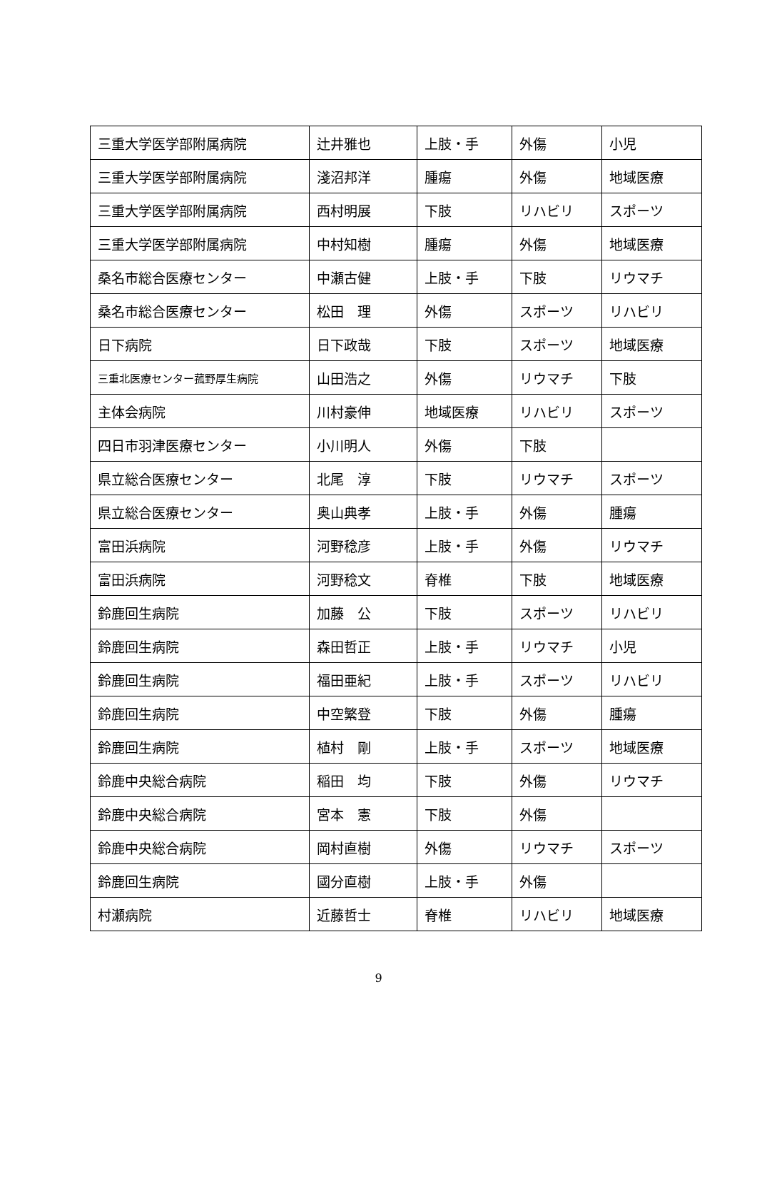| 三重大学医学部附属病院 | 辻井雅也 | 上肢・手 | 外傷 | 小児 |
| 三重大学医学部附属病院 | 淺沼邦洋 | 腫瘍 | 外傷 | 地域医療 |
| 三重大学医学部附属病院 | 西村明展 | 下肢 | リハビリ | スポーツ |
| 三重大学医学部附属病院 | 中村知樹 | 腫瘍 | 外傷 | 地域医療 |
| 桑名市総合医療センター | 中瀬古健 | 上肢・手 | 下肢 | リウマチ |
| 桑名市総合医療センター | 松田 理 | 外傷 | スポーツ | リハビリ |
| 日下病院 | 日下政哉 | 下肢 | スポーツ | 地域医療 |
| 三重北医療センター菰野厚生病院 | 山田浩之 | 外傷 | リウマチ | 下肢 |
| 主体会病院 | 川村豪伸 | 地域医療 | リハビリ | スポーツ |
| 四日市羽津医療センター | 小川明人 | 外傷 | 下肢 | |
| 県立総合医療センター | 北尾 淳 | 下肢 | リウマチ | スポーツ |
| 県立総合医療センター | 奥山典孝 | 上肢・手 | 外傷 | 腫瘍 |
| 富田浜病院 | 河野稔彦 | 上肢・手 | 外傷 | リウマチ |
| 富田浜病院 | 河野稔文 | 脊椎 | 下肢 | 地域医療 |
| 鈴鹿回生病院 | 加藤 公 | 下肢 | スポーツ | リハビリ |
| 鈴鹿回生病院 | 森田哲正 | 上肢・手 | リウマチ | 小児 |
| 鈴鹿回生病院 | 福田亜紀 | 上肢・手 | スポーツ | リハビリ |
| 鈴鹿回生病院 | 中空繁登 | 下肢 | 外傷 | 腫瘍 |
| 鈴鹿回生病院 | 植村 剛 | 上肢・手 | スポーツ | 地域医療 |
| 鈴鹿中央総合病院 | 稲田 均 | 下肢 | 外傷 | リウマチ |
| 鈴鹿中央総合病院 | 宮本 憲 | 下肢 | 外傷 | |
| 鈴鹿中央総合病院 | 岡村直樹 | 外傷 | リウマチ | スポーツ |
| 鈴鹿回生病院 | 國分直樹 | 上肢・手 | 外傷 | |
| 村瀬病院 | 近藤哲士 | 脊椎 | リハビリ | 地域医療 |
9